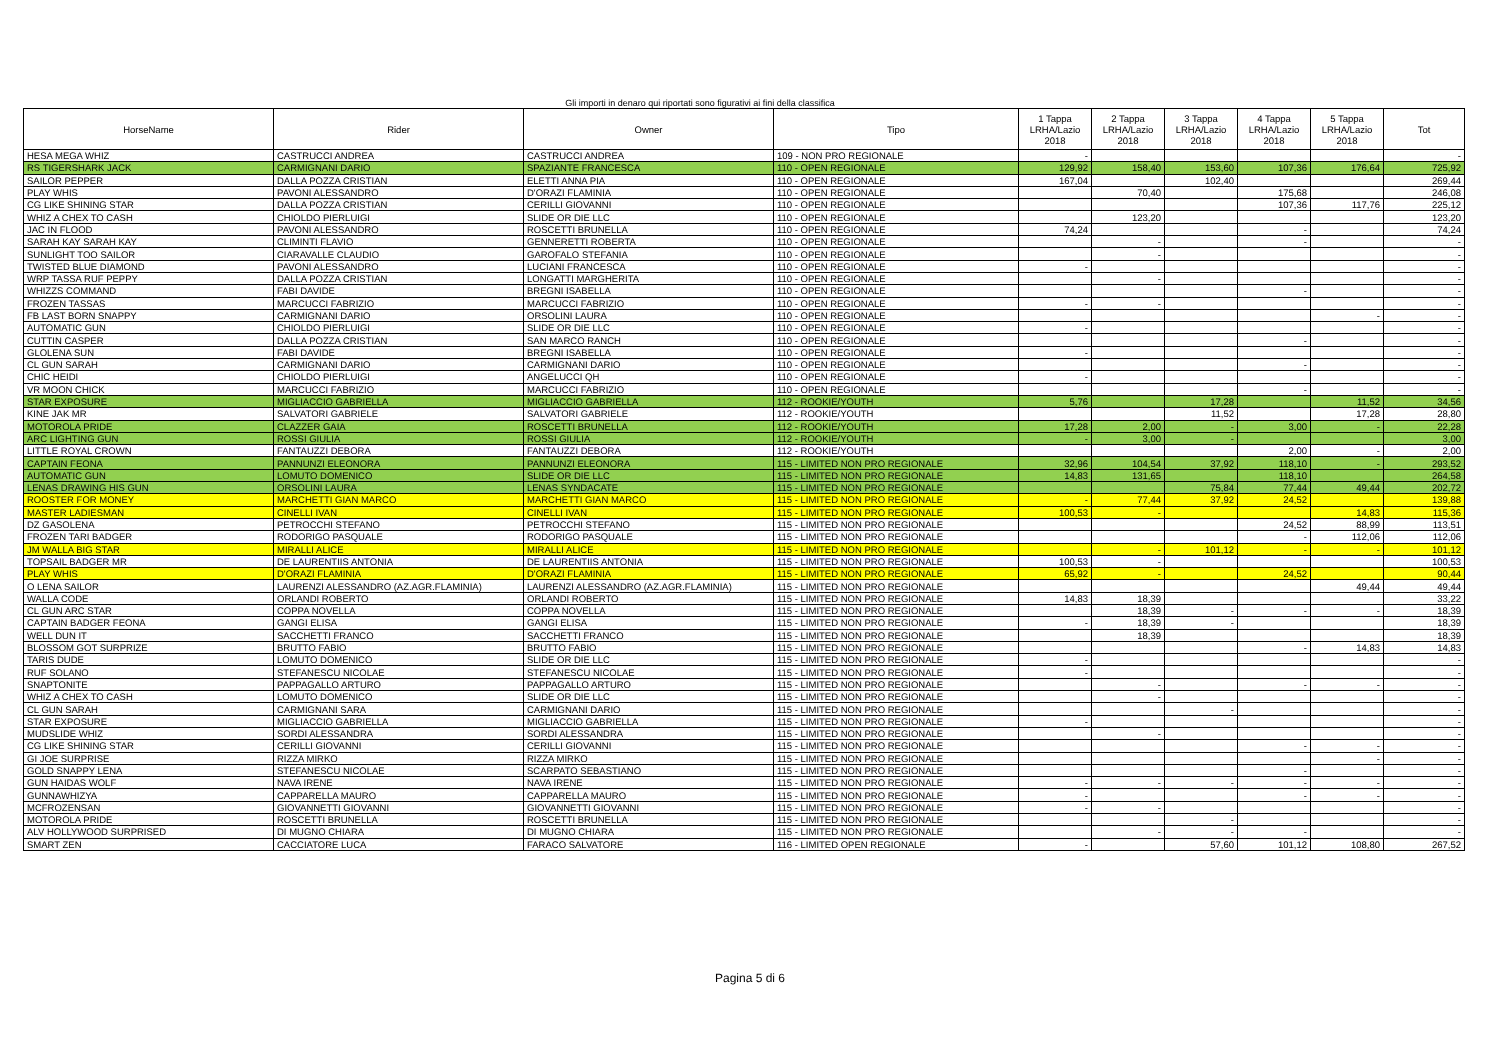Gli importi in denaro qui riportati sono figurativi ai fini della classifica
| HorseName | Rider | Owner | Tipo | 1 Tappa LRHA/Lazio 2018 | 2 Tappa LRHA/Lazio 2018 | 3 Tappa LRHA/Lazio 2018 | 4 Tappa LRHA/Lazio 2018 | 5 Tappa LRHA/Lazio 2018 | Tot |
| --- | --- | --- | --- | --- | --- | --- | --- | --- | --- |
| HESA MEGA WHIZ | CASTRUCCI ANDREA | CASTRUCCI ANDREA | 109 - NON PRO REGIONALE | - | | | | | - |
| RS TIGERSHARK JACK | CARMIGNANI DARIO | SPAZIANTE FRANCESCA | 110 - OPEN REGIONALE | 129,92 | 158,40 | 153,60 | 107,36 | 176,64 | 725,92 |
| SAILOR PEPPER | DALLA POZZA CRISTIAN | ELETTI ANNA PIA | 110 - OPEN REGIONALE | 167,04 | | 102,40 | | | 269,44 |
| PLAY WHIS | PAVONI ALESSANDRO | D'ORAZI FLAMINIA | 110 - OPEN REGIONALE | | 70,40 | | 175,68 | | 246,08 |
| CG LIKE SHINING STAR | DALLA POZZA CRISTIAN | CERILLI GIOVANNI | 110 - OPEN REGIONALE | | | | 107,36 | 117,76 | 225,12 |
| WHIZ A CHEX TO CASH | CHIOLDO PIERLUIGI | SLIDE OR DIE LLC | 110 - OPEN REGIONALE | | 123,20 | | | | 123,20 |
| JAC IN FLOOD | PAVONI ALESSANDRO | ROSCETTI BRUNELLA | 110 - OPEN REGIONALE | 74,24 | | | - | | 74,24 |
| SARAH KAY SARAH KAY | CLIMINTI FLAVIO | GENNERETTI ROBERTA | 110 - OPEN REGIONALE | | - | | - | | - |
| SUNLIGHT TOO SAILOR | CIARAVALLE CLAUDIO | GAROFALO STEFANIA | 110 - OPEN REGIONALE | | - | | | | - |
| TWISTED BLUE DIAMOND | PAVONI ALESSANDRO | LUCIANI FRANCESCA | 110 - OPEN REGIONALE | - | | | | | - |
| WRP TASSA RUF PEPPY | DALLA POZZA CRISTIAN | LONGATTI MARGHERITA | 110 - OPEN REGIONALE | | - | | | | - |
| WHIZZS COMMAND | FABI DAVIDE | BREGNI ISABELLA | 110 - OPEN REGIONALE | | | | - | | - |
| FROZEN TASSAS | MARCUCCI FABRIZIO | MARCUCCI FABRIZIO | 110 - OPEN REGIONALE | - | - | | | | - |
| FB LAST BORN SNAPPY | CARMIGNANI DARIO | ORSOLINI LAURA | 110 - OPEN REGIONALE | | | | | - | - |
| AUTOMATIC GUN | CHIOLDO PIERLUIGI | SLIDE OR DIE LLC | 110 - OPEN REGIONALE | - | | | | | - |
| CUTTIN CASPER | DALLA POZZA CRISTIAN | SAN MARCO RANCH | 110 - OPEN REGIONALE | | | | - | | - |
| GLOLENA SUN | FABI DAVIDE | BREGNI ISABELLA | 110 - OPEN REGIONALE | - | | | | | - |
| CL GUN SARAH | CARMIGNANI DARIO | CARMIGNANI DARIO | 110 - OPEN REGIONALE | | | | - | | - |
| CHIC HEIDI | CHIOLDO PIERLUIGI | ANGELUCCI QH | 110 - OPEN REGIONALE | - | | | | | - |
| VR MOON CHICK | MARCUCCI FABRIZIO | MARCUCCI FABRIZIO | 110 - OPEN REGIONALE | | | | - | | - |
| STAR EXPOSURE | MIGLIACCIO GABRIELLA | MIGLIACCIO GABRIELLA | 112 - ROOKIE/YOUTH | 5,76 | | 17,28 | | 11,52 | 34,56 |
| KINE JAK MR | SALVATORI GABRIELE | SALVATORI GABRIELE | 112 - ROOKIE/YOUTH | | | 11,52 | | 17,28 | 28,80 |
| MOTOROLA PRIDE | CLAZZER GAIA | ROSCETTI BRUNELLA | 112 - ROOKIE/YOUTH | 17,28 | 2,00 | - | 3,00 | - | 22,28 |
| ARC LIGHTING GUN | ROSSI GIULIA | ROSSI GIULIA | 112 - ROOKIE/YOUTH | - | 3,00 | - | | | 3,00 |
| LITTLE ROYAL CROWN | FANTAUZZI DEBORA | FANTAUZZI DEBORA | 112 - ROOKIE/YOUTH | | | | 2,00 | - | 2,00 |
| CAPTAIN FEONA | PANNUNZI ELEONORA | PANNUNZI ELEONORA | 115 - LIMITED NON PRO REGIONALE | 32,96 | 104,54 | 37,92 | 118,10 | - | 293,52 |
| AUTOMATIC GUN | LOMUTO DOMENICO | SLIDE OR DIE LLC | 115 - LIMITED NON PRO REGIONALE | 14,83 | 131,65 | | 118,10 | | 264,58 |
| LENAS DRAWING HIS GUN | ORSOLINI LAURA | LENAS SYNDACATE | 115 - LIMITED NON PRO REGIONALE | | | 75,84 | 77,44 | 49,44 | 202,72 |
| ROOSTER FOR MONEY | MARCHETTI GIAN MARCO | MARCHETTI GIAN MARCO | 115 - LIMITED NON PRO REGIONALE | - | 77,44 | 37,92 | 24,52 | | 139,88 |
| MASTER LADIESMAN | CINELLI IVAN | CINELLI IVAN | 115 - LIMITED NON PRO REGIONALE | 100,53 | - | | | 14,83 | 115,36 |
| DZ GASOLENA | PETROCCHI STEFANO | PETROCCHI STEFANO | 115 - LIMITED NON PRO REGIONALE | | | | 24,52 | 88,99 | 113,51 |
| FROZEN TARI BADGER | RODORIGO PASQUALE | RODORIGO PASQUALE | 115 - LIMITED NON PRO REGIONALE | | | | - | 112,06 | 112,06 |
| JM WALLA BIG STAR | MIRALLI ALICE | MIRALLI ALICE | 115 - LIMITED NON PRO REGIONALE | | - | 101,12 | - | - | 101,12 |
| TOPSAIL BADGER MR | DE LAURENTIIS ANTONIA | DE LAURENTIIS ANTONIA | 115 - LIMITED NON PRO REGIONALE | 100,53 | - | | | | 100,53 |
| PLAY WHIS | D'ORAZI FLAMINIA | D'ORAZI FLAMINIA | 115 - LIMITED NON PRO REGIONALE | 65,92 | - | | 24,52 | | 90,44 |
| O LENA SAILOR | LAURENZI ALESSANDRO (AZ.AGR.FLAMINIA) | LAURENZI ALESSANDRO (AZ.AGR.FLAMINIA) | 115 - LIMITED NON PRO REGIONALE | | | | | 49,44 | 49,44 |
| WALLA CODE | ORLANDI ROBERTO | ORLANDI ROBERTO | 115 - LIMITED NON PRO REGIONALE | 14,83 | 18,39 | | | | 33,22 |
| CL GUN ARC STAR | COPPA NOVELLA | COPPA NOVELLA | 115 - LIMITED NON PRO REGIONALE | | 18,39 | - | - | - | 18,39 |
| CAPTAIN BADGER FEONA | GANGI ELISA | GANGI ELISA | 115 - LIMITED NON PRO REGIONALE | - | 18,39 | - | | | 18,39 |
| WELL DUN IT | SACCHETTI FRANCO | SACCHETTI FRANCO | 115 - LIMITED NON PRO REGIONALE | | 18,39 | | | | 18,39 |
| BLOSSOM GOT SURPRIZE | BRUTTO FABIO | BRUTTO FABIO | 115 - LIMITED NON PRO REGIONALE | | | | - | 14,83 | 14,83 |
| TARIS DUDE | LOMUTO DOMENICO | SLIDE OR DIE LLC | 115 - LIMITED NON PRO REGIONALE | - | | | | | - |
| RUF SOLANO | STEFANESCU NICOLAE | STEFANESCU NICOLAE | 115 - LIMITED NON PRO REGIONALE | - | | | | | - |
| SNAPTONITE | PAPPAGALLO ARTURO | PAPPAGALLO ARTURO | 115 - LIMITED NON PRO REGIONALE | | - | | - | - | - |
| WHIZ A CHEX TO CASH | LOMUTO DOMENICO | SLIDE OR DIE LLC | 115 - LIMITED NON PRO REGIONALE | | - | | | | - |
| CL GUN SARAH | CARMIGNANI SARA | CARMIGNANI DARIO | 115 - LIMITED NON PRO REGIONALE | | | - | | | - |
| STAR EXPOSURE | MIGLIACCIO GABRIELLA | MIGLIACCIO GABRIELLA | 115 - LIMITED NON PRO REGIONALE | - | | | | | - |
| MUDSLIDE WHIZ | SORDI ALESSANDRA | SORDI ALESSANDRA | 115 - LIMITED NON PRO REGIONALE | | - | | | | - |
| CG LIKE SHINING STAR | CERILLI GIOVANNI | CERILLI GIOVANNI | 115 - LIMITED NON PRO REGIONALE | | | | - | - | - |
| GI JOE SURPRISE | RIZZA MIRKO | RIZZA MIRKO | 115 - LIMITED NON PRO REGIONALE | | | | | - | - |
| GOLD SNAPPY LENA | STEFANESCU NICOLAE | SCARPATO SEBASTIANO | 115 - LIMITED NON PRO REGIONALE | | | | - | | - |
| GUN HAIDAS WOLF | NAVA IRENE | NAVA IRENE | 115 - LIMITED NON PRO REGIONALE | - | - | - | - | - | - |
| GUNNAWHIZYA | CAPPARELLA MAURO | CAPPARELLA MAURO | 115 - LIMITED NON PRO REGIONALE | - | | | - | - | - |
| MCFROZENSAN | GIOVANNETTI GIOVANNI | GIOVANNETTI GIOVANNI | 115 - LIMITED NON PRO REGIONALE | - | - | | | | - |
| MOTOROLA PRIDE | ROSCETTI BRUNELLA | ROSCETTI BRUNELLA | 115 - LIMITED NON PRO REGIONALE | | | - | | | - |
| ALV HOLLYWOOD SURPRISED | DI MUGNO CHIARA | DI MUGNO CHIARA | 115 - LIMITED NON PRO REGIONALE | | - | - | - | | - |
| SMART ZEN | CACCIATORE LUCA | FARACO SALVATORE | 116 - LIMITED OPEN REGIONALE | - | | 57,60 | 101,12 | 108,80 | 267,52 |
Pagina 5 di 6